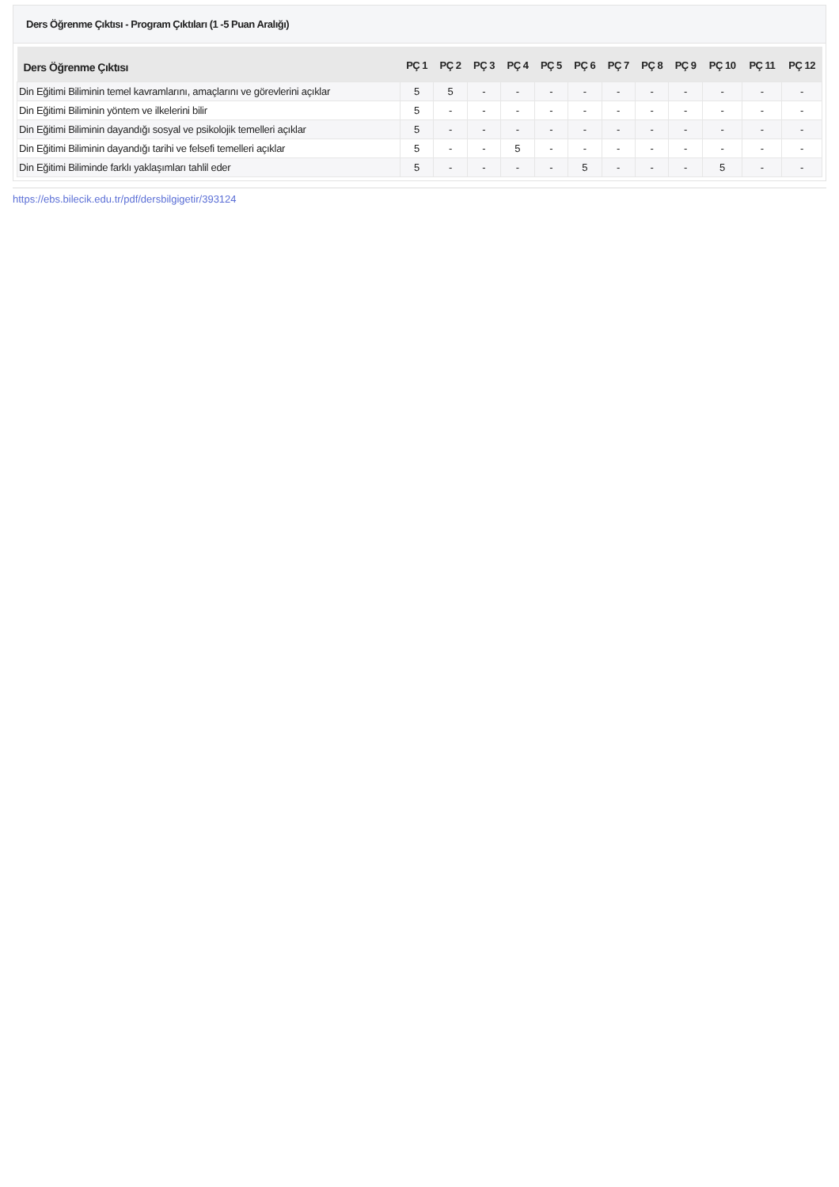Ders Öğrenme Çıktısı - Program Çıktıları (1 -5 Puan Aralığı)
| Ders Öğrenme Çıktısı | PÇ 1 | PÇ 2 | PÇ 3 | PÇ 4 | PÇ 5 | PÇ 6 | PÇ 7 | PÇ 8 | PÇ 9 | PÇ 10 | PÇ 11 | PÇ 12 |
| --- | --- | --- | --- | --- | --- | --- | --- | --- | --- | --- | --- | --- |
| Din Eğitimi Biliminin temel kavramlarını, amaçlarını ve görevlerini açıklar | 5 | 5 | - | - | - | - | - | - | - | - | - | - |
| Din Eğitimi Biliminin yöntem ve ilkelerini bilir | 5 | - | - | - | - | - | - | - | - | - | - | - |
| Din Eğitimi Biliminin dayandığı sosyal ve psikolojik temelleri açıklar | 5 | - | - | - | - | - | - | - | - | - | - | - |
| Din Eğitimi Biliminin dayandığı tarihi ve felsefi temelleri açıklar | 5 | - | - | 5 | - | - | - | - | - | - | - | - |
| Din Eğitimi Biliminde farklı yaklaşımları tahlil eder | 5 | - | - | - | - | 5 | - | - | - | 5 | - | - |
https://ebs.bilecik.edu.tr/pdf/dersbilgigetir/393124